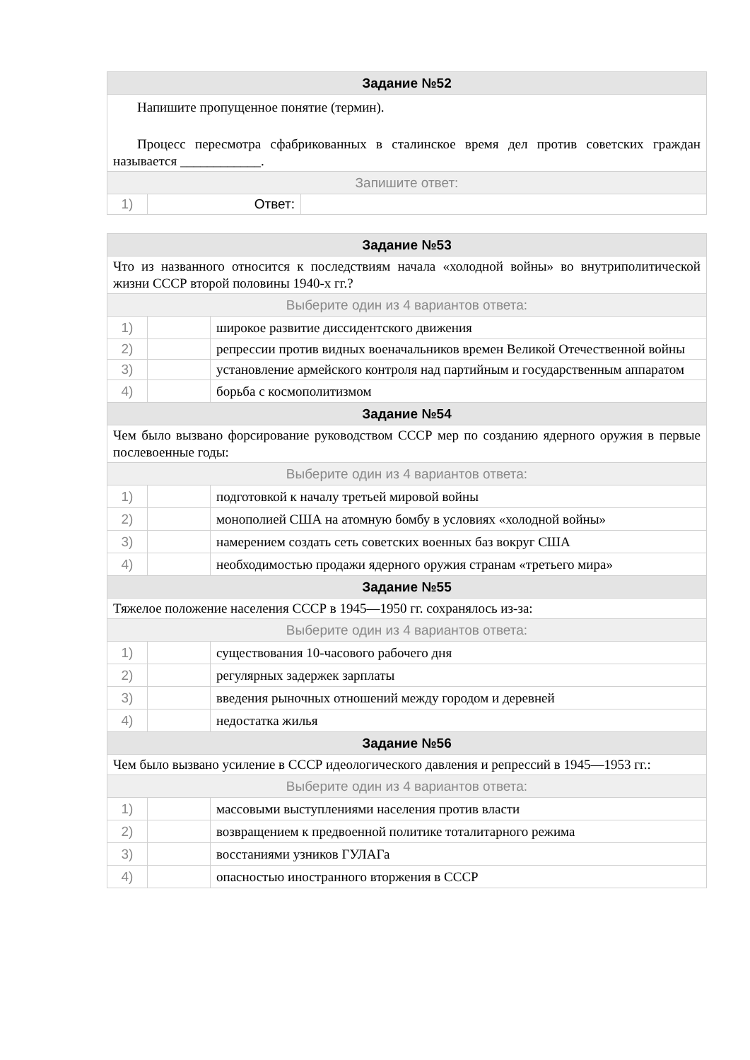| Задание №52 | | |
| --- | --- | --- |
| Напишите пропущенное понятие (термин). Процесс пересмотра сфабрикованных в сталинское время дел против советских граждан называется ____________. | | |
| Запишите ответ: | | |
| 1) | Ответ: | |
| Задание №53 | | |
| --- | --- | --- |
| Что из названного относится к последствиям начала «холодной войны» во внутриполитической жизни СССР второй половины 1940-х гг.? | | |
| Выберите один из 4 вариантов ответа: | | |
| 1) | | широкое развитие диссидентского движения |
| 2) | | репрессии против видных военачальников времен Великой Отечественной войны |
| 3) | | установление армейского контроля над партийным и государственным аппаратом |
| 4) | | борьба с космополитизмом |
| Задание №54 | | |
| Чем было вызвано форсирование руководством СССР мер по созданию ядерного оружия в первые послевоенные годы: | | |
| Выберите один из 4 вариантов ответа: | | |
| 1) | | подготовкой к началу третьей мировой войны |
| 2) | | монополией США на атомную бомбу в условиях «холодной войны» |
| 3) | | намерением создать сеть советских военных баз вокруг США |
| 4) | | необходимостью продажи ядерного оружия странам «третьего мира» |
| Задание №55 | | |
| Тяжелое положение населения СССР в 1945—1950 гг. сохранялось из-за: | | |
| Выберите один из 4 вариантов ответа: | | |
| 1) | | существования 10-часового рабочего дня |
| 2) | | регулярных задержек зарплаты |
| 3) | | введения рыночных отношений между городом и деревней |
| 4) | | недостатка жилья |
| Задание №56 | | |
| Чем было вызвано усиление в СССР идеологического давления и репрессий в 1945—1953 гг.: | | |
| Выберите один из 4 вариантов ответа: | | |
| 1) | | массовыми выступлениями населения против власти |
| 2) | | возвращением к предвоенной политике тоталитарного режима |
| 3) | | восстаниями узников ГУЛАГа |
| 4) | | опасностью иностранного вторжения в СССР |